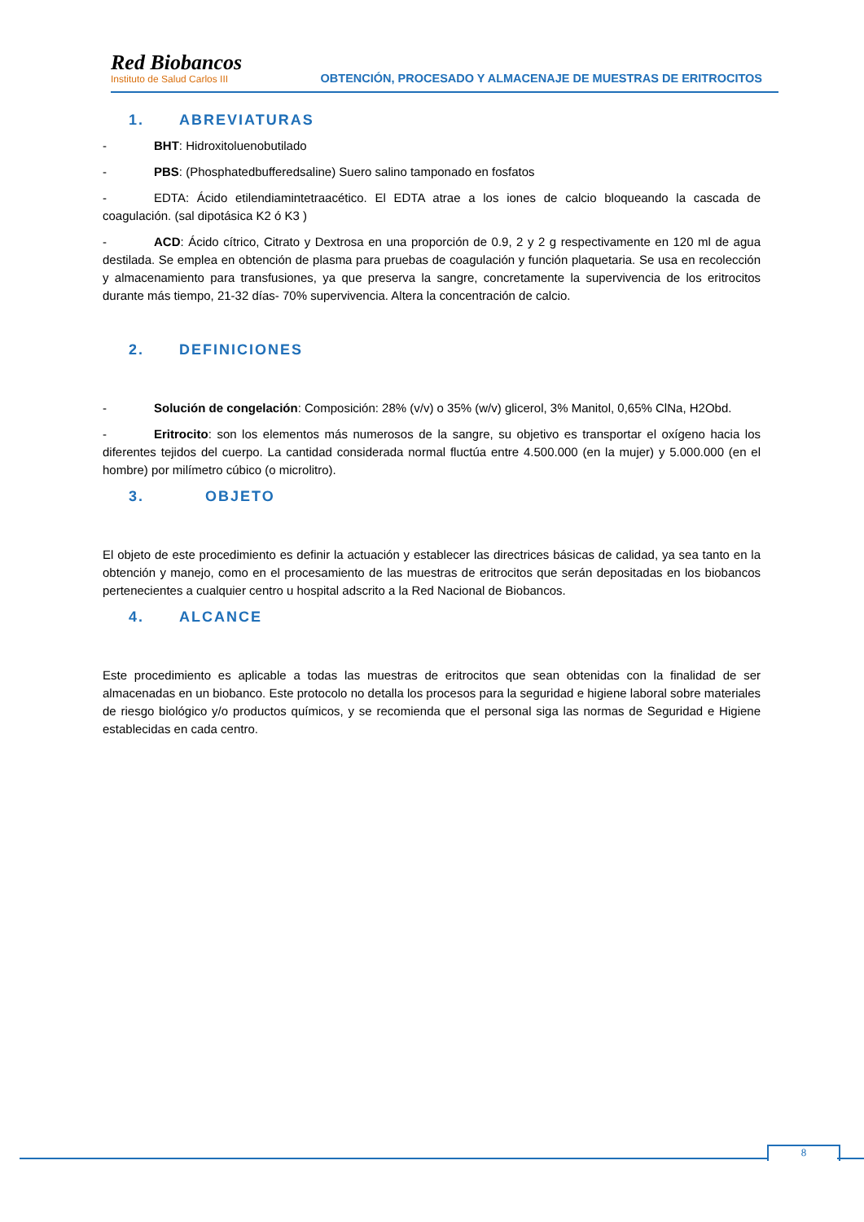Red Biobancos
Instituto de Salud Carlos III
OBTENCIÓN, PROCESADO Y ALMACENAJE DE MUESTRAS DE ERITROCITOS
1. ABREVIATURAS
- BHT: Hidroxitoluenobutilado
- PBS: (Phosphatedbufferedsaline) Suero salino tamponado en fosfatos
- EDTA: Ácido etilendiamintetraacético. El EDTA atrae a los iones de calcio bloqueando la cascada de coagulación. (sal dipotásica K2 ó K3 )
- ACD: Ácido cítrico, Citrato y Dextrosa en una proporción de 0.9, 2 y 2 g respectivamente en 120 ml de agua destilada. Se emplea en obtención de plasma para pruebas de coagulación y función plaquetaria. Se usa en recolección y almacenamiento para transfusiones, ya que preserva la sangre, concretamente la supervivencia de los eritrocitos durante más tiempo, 21-32 días- 70% supervivencia. Altera la concentración de calcio.
2. DEFINICIONES
- Solución de congelación: Composición: 28% (v/v) o 35% (w/v) glicerol, 3% Manitol, 0,65% ClNa, H2Obd.
- Eritrocito: son los elementos más numerosos de la sangre, su objetivo es transportar el oxígeno hacia los diferentes tejidos del cuerpo. La cantidad considerada normal fluctúa entre 4.500.000 (en la mujer) y 5.000.000 (en el hombre) por milímetro cúbico (o microlitro).
3. OBJETO
El objeto de este procedimiento es definir la actuación y establecer las directrices básicas de calidad, ya sea tanto en la obtención y manejo, como en el procesamiento de las muestras de eritrocitos que serán depositadas en los biobancos pertenecientes a cualquier centro u hospital adscrito a la Red Nacional de Biobancos.
4. ALCANCE
Este procedimiento es aplicable a todas las muestras de eritrocitos que sean obtenidas con la finalidad de ser almacenadas en un biobanco. Este protocolo no detalla los procesos para la seguridad e higiene laboral sobre materiales de riesgo biológico y/o productos químicos, y se recomienda que el personal siga las normas de Seguridad e Higiene establecidas en cada centro.
8